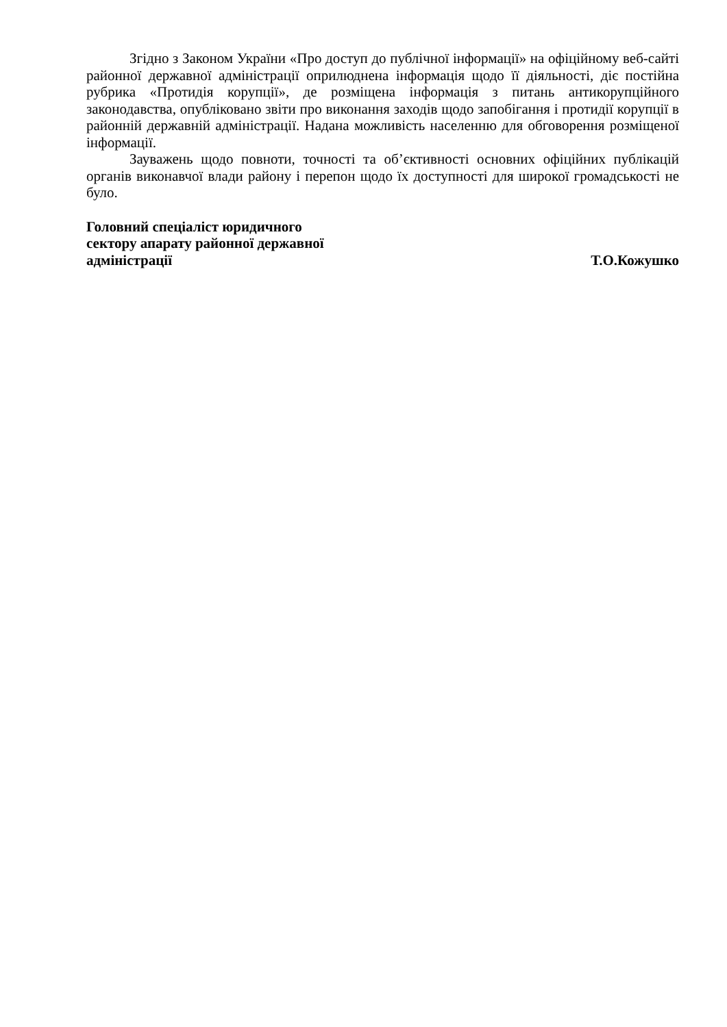Згідно з Законом України «Про доступ до публічної інформації» на офіційному веб-сайті районної державної адміністрації оприлюднена інформація щодо її діяльності, діє постійна рубрика «Протидія корупції», де розміщена інформація з питань антикорупційного законодавства, опубліковано звіти про виконання заходів щодо запобігання і протидії корупції в районній державній адміністрації. Надана можливість населенню для обговорення розміщеної інформації.
Зауважень щодо повноти, точності та об’єктивності основних офіційних публікацій органів виконавчої влади району і перепон щодо їх доступності для широкої громадськості не було.
Головний спеціаліст юридичного
сектору апарату районної державної
адміністрації
Т.О.Кожушко